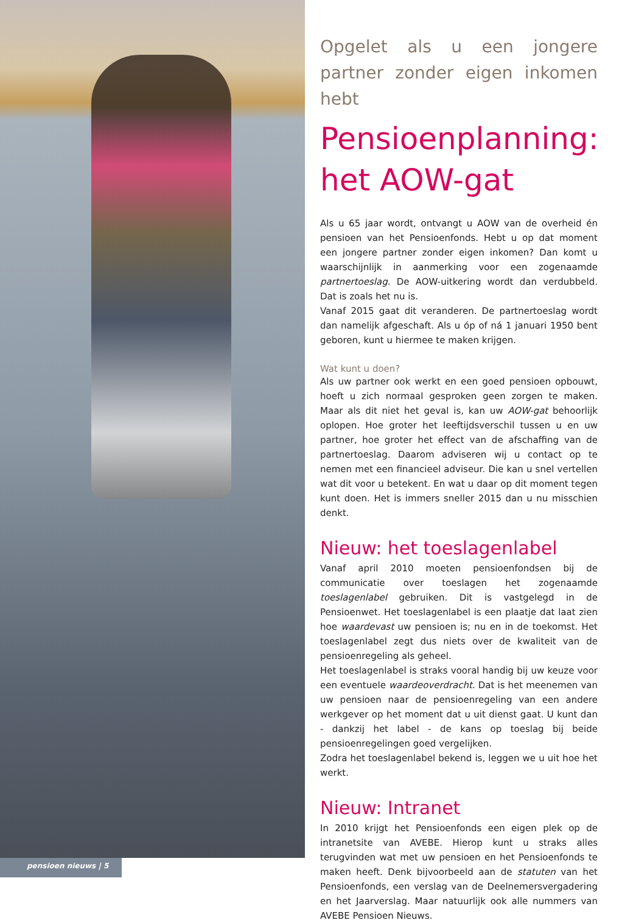pensioen nieuws | 5
Opgelet als u een jongere partner zonder eigen inkomen hebt
Pensioenplanning: het AOW-gat
Als u 65 jaar wordt, ontvangt u AOW van de overheid én pensioen van het Pensioenfonds. Hebt u op dat moment een jongere partner zonder eigen inkomen? Dan komt u waarschijnlijk in aanmerking voor een zogenaamde partnertoeslag. De AOW-uitkering wordt dan verdubbeld. Dat is zoals het nu is.
Vanaf 2015 gaat dit veranderen. De partnertoeslag wordt dan namelijk afgeschaft. Als u óp of ná 1 januari 1950 bent geboren, kunt u hiermee te maken krijgen.
Wat kunt u doen?
Als uw partner ook werkt en een goed pensioen opbouwt, hoeft u zich normaal gesproken geen zorgen te maken. Maar als dit niet het geval is, kan uw AOW-gat behoorlijk oplopen. Hoe groter het leeftijdsverschil tussen u en uw partner, hoe groter het effect van de afschaffing van de partnertoeslag. Daarom adviseren wij u contact op te nemen met een financieel adviseur. Die kan u snel vertellen wat dit voor u betekent. En wat u daar op dit moment tegen kunt doen. Het is immers sneller 2015 dan u nu misschien denkt.
Nieuw: het toeslagenlabel
Vanaf april 2010 moeten pensioenfondsen bij de communicatie over toeslagen het zogenaamde toeslagenlabel gebruiken. Dit is vastgelegd in de Pensioenwet. Het toeslagenlabel is een plaatje dat laat zien hoe waardevast uw pensioen is; nu en in de toekomst. Het toeslagenlabel zegt dus niets over de kwaliteit van de pensioenregeling als geheel.
Het toeslagenlabel is straks vooral handig bij uw keuze voor een eventuele waardeoverdracht. Dat is het meenemen van uw pensioen naar de pensioenregeling van een andere werkgever op het moment dat u uit dienst gaat. U kunt dan - dankzij het label - de kans op toeslag bij beide pensioenregelingen goed vergelijken.
Zodra het toeslagenlabel bekend is, leggen we u uit hoe het werkt.
Nieuw: Intranet
In 2010 krijgt het Pensioenfonds een eigen plek op de intranetsite van AVEBE. Hierop kunt u straks alles terugvinden wat met uw pensioen en het Pensioenfonds te maken heeft. Denk bijvoorbeeld aan de statuten van het Pensioenfonds, een verslag van de Deelnemersvergadering en het Jaarverslag. Maar natuurlijk ook alle nummers van AVEBE Pensioen Nieuws.